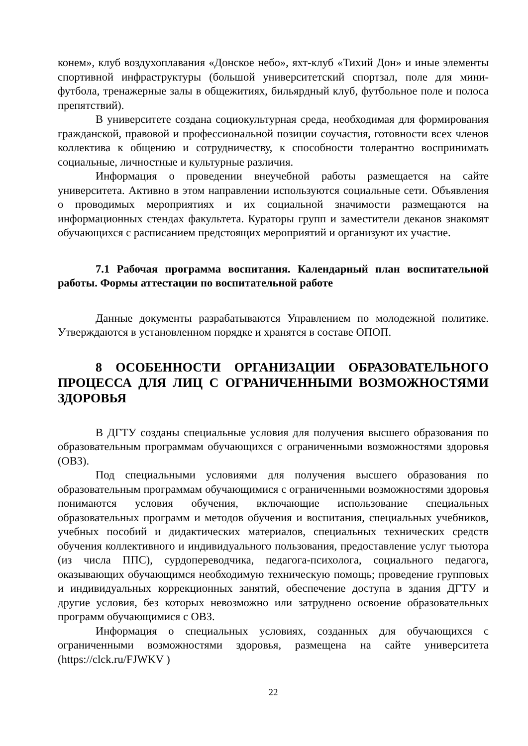конем», клуб воздухоплавания «Донское небо», яхт-клуб «Тихий Дон» и иные элементы спортивной инфраструктуры (большой университетский спортзал, поле для мини-футбола, тренажерные залы в общежитиях, бильярдный клуб, футбольное поле и полоса препятствий).
В университете создана социокультурная среда, необходимая для формирования гражданской, правовой и профессиональной позиции соучастия, готовности всех членов коллектива к общению и сотрудничеству, к способности толерантно воспринимать социальные, личностные и культурные различия.
Информация о проведении внеучебной работы размещается на сайте университета. Активно в этом направлении используются социальные сети. Объявления о проводимых мероприятиях и их социальной значимости размещаются на информационных стендах факультета. Кураторы групп и заместители деканов знакомят обучающихся с расписанием предстоящих мероприятий и организуют их участие.
7.1 Рабочая программа воспитания. Календарный план воспитательной работы. Формы аттестации по воспитательной работе
Данные документы разрабатываются Управлением по молодежной политике. Утверждаются в установленном порядке и хранятся в составе ОПОП.
8 ОСОБЕННОСТИ ОРГАНИЗАЦИИ ОБРАЗОВАТЕЛЬНОГО ПРОЦЕССА ДЛЯ ЛИЦ С ОГРАНИЧЕННЫМИ ВОЗМОЖНОСТЯМИ ЗДОРОВЬЯ
В ДГТУ созданы специальные условия для получения высшего образования по образовательным программам обучающихся с ограниченными возможностями здоровья (ОВЗ).
Под специальными условиями для получения высшего образования по образовательным программам обучающимися с ограниченными возможностями здоровья понимаются условия обучения, включающие использование специальных образовательных программ и методов обучения и воспитания, специальных учебников, учебных пособий и дидактических материалов, специальных технических средств обучения коллективного и индивидуального пользования, предоставление услуг тьютора (из числа ППС), сурдопереводчика, педагога-психолога, социального педагога, оказывающих обучающимся необходимую техническую помощь; проведение групповых и индивидуальных коррекционных занятий, обеспечение доступа в здания ДГТУ и другие условия, без которых невозможно или затруднено освоение образовательных программ обучающимися с ОВЗ.
Информация о специальных условиях, созданных для обучающихся с ограниченными возможностями здоровья, размещена на сайте университета (https://clck.ru/FJWKV )
22